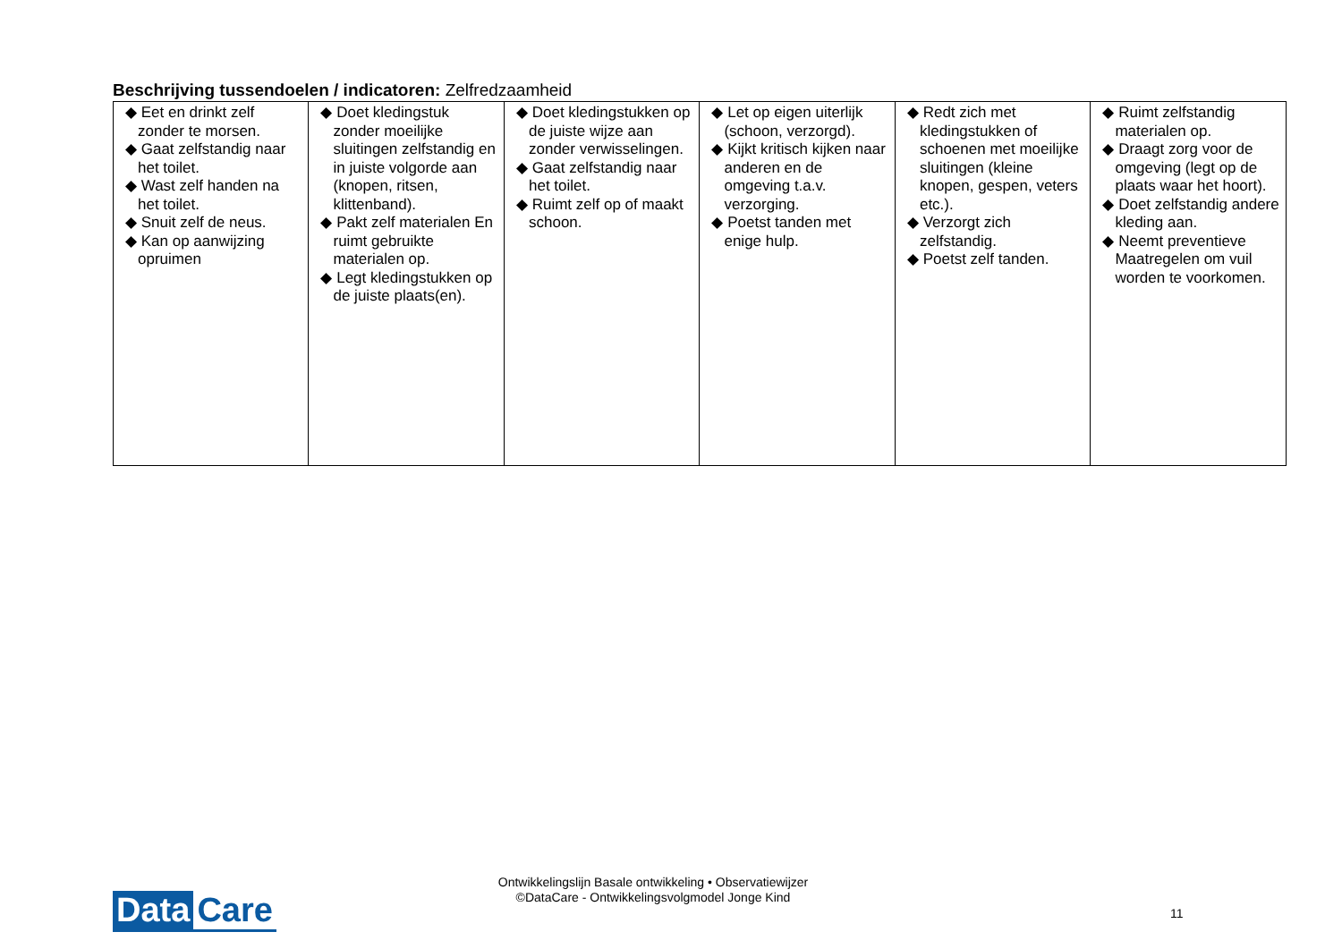Beschrijving tussendoelen / indicatoren: Zelfredzaamheid
| ◆ Eet en drinkt zelf zonder te morsen. ◆ Gaat zelfstandig naar het toilet. ◆ Wast zelf handen na het toilet. ◆ Snuit zelf de neus. ◆ Kan op aanwijzing opruimen | ◆ Doet kledingstuk zonder moeilijke sluitingen zelfstandig en in juiste volgorde aan (knopen, ritsen, klittenband). ◆ Pakt zelf materialen En ruimt gebruikte materialen op. ◆ Legt kledingstukken op de juiste plaats(en). | ◆ Doet kledingstukken op de juiste wijze aan zonder verwisselingen. ◆ Gaat zelfstandig naar het toilet. ◆ Ruimt zelf op of maakt schoon. | ◆ Let op eigen uiterlijk (schoon, verzorgd). ◆ Kijkt kritisch kijken naar anderen en de omgeving t.a.v. verzorging. ◆ Poetst tanden met enige hulp. | ◆ Redt zich met kledingstukken of schoenen met moeilijke sluitingen (kleine knopen, gespen, veters etc.). ◆ Verzorgt zich zelfstandig. ◆ Poetst zelf tanden. | ◆ Ruimt zelfstandig materialen op. ◆ Draagt zorg voor de omgeving (legt op de plaats waar het hoort). ◆ Doet zelfstandig andere kleding aan. ◆ Neemt preventieve Maatregelen om vuil worden te voorkomen. |
Data Care
Ontwikkelingslijn Basale ontwikkeling • Observatiewijzer
©DataCare - Ontwikkelingsvolgmodel Jonge Kind
11